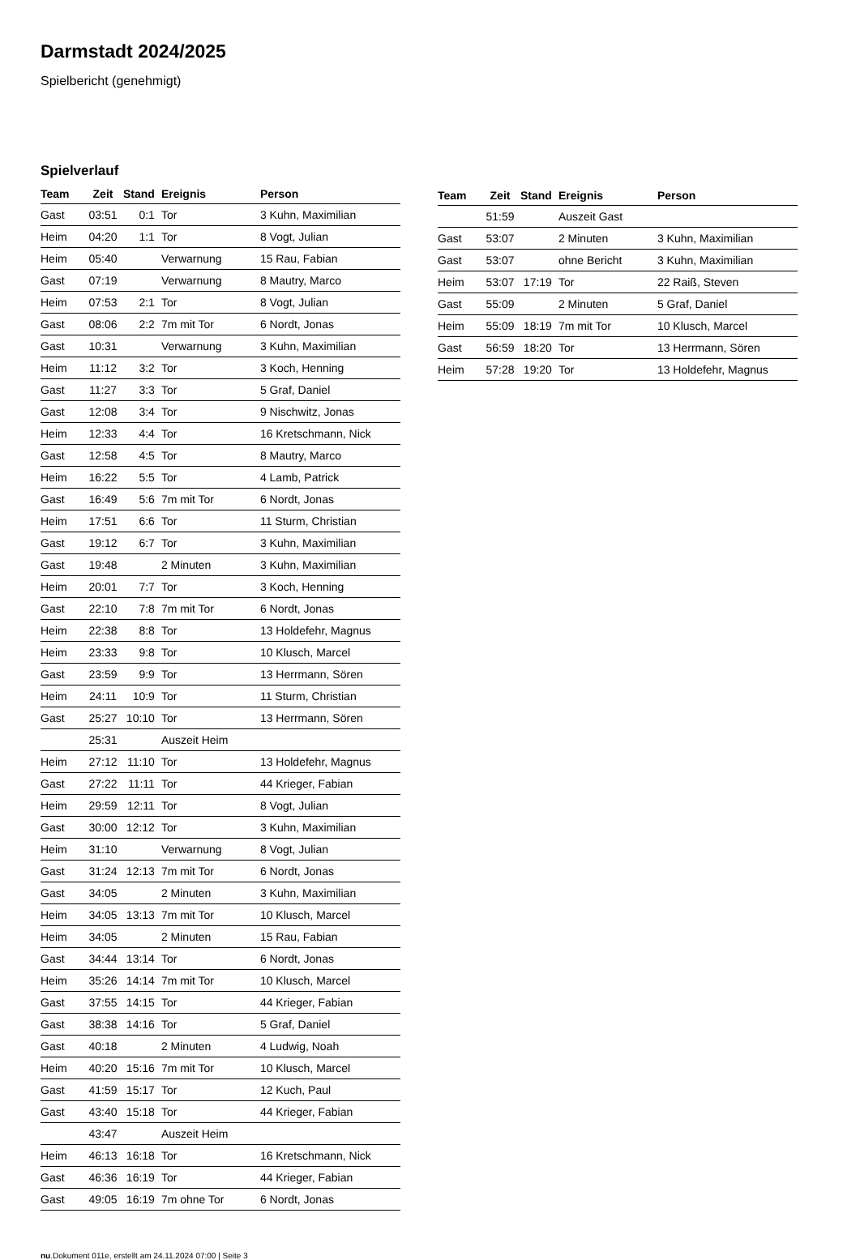Darmstadt 2024/2025
Spielbericht (genehmigt)
Spielverlauf
| Team | Zeit | Stand | Ereignis | Person |
| --- | --- | --- | --- | --- |
| Gast | 03:51 | 0:1 | Tor | 3 Kuhn, Maximilian |
| Heim | 04:20 | 1:1 | Tor | 8 Vogt, Julian |
| Heim | 05:40 | | Verwarnung | 15 Rau, Fabian |
| Gast | 07:19 | | Verwarnung | 8 Mautry, Marco |
| Heim | 07:53 | 2:1 | Tor | 8 Vogt, Julian |
| Gast | 08:06 | 2:2 | 7m mit Tor | 6 Nordt, Jonas |
| Gast | 10:31 | | Verwarnung | 3 Kuhn, Maximilian |
| Heim | 11:12 | 3:2 | Tor | 3 Koch, Henning |
| Gast | 11:27 | 3:3 | Tor | 5 Graf, Daniel |
| Gast | 12:08 | 3:4 | Tor | 9 Nischwitz, Jonas |
| Heim | 12:33 | 4:4 | Tor | 16 Kretschmann, Nick |
| Gast | 12:58 | 4:5 | Tor | 8 Mautry, Marco |
| Heim | 16:22 | 5:5 | Tor | 4 Lamb, Patrick |
| Gast | 16:49 | 5:6 | 7m mit Tor | 6 Nordt, Jonas |
| Heim | 17:51 | 6:6 | Tor | 11 Sturm, Christian |
| Gast | 19:12 | 6:7 | Tor | 3 Kuhn, Maximilian |
| Gast | 19:48 | | 2 Minuten | 3 Kuhn, Maximilian |
| Heim | 20:01 | 7:7 | Tor | 3 Koch, Henning |
| Gast | 22:10 | 7:8 | 7m mit Tor | 6 Nordt, Jonas |
| Heim | 22:38 | 8:8 | Tor | 13 Holdefehr, Magnus |
| Heim | 23:33 | 9:8 | Tor | 10 Klusch, Marcel |
| Gast | 23:59 | 9:9 | Tor | 13 Herrmann, Sören |
| Heim | 24:11 | 10:9 | Tor | 11 Sturm, Christian |
| Gast | 25:27 | 10:10 | Tor | 13 Herrmann, Sören |
| | 25:31 | | Auszeit Heim | |
| Heim | 27:12 | 11:10 | Tor | 13 Holdefehr, Magnus |
| Gast | 27:22 | 11:11 | Tor | 44 Krieger, Fabian |
| Heim | 29:59 | 12:11 | Tor | 8 Vogt, Julian |
| Gast | 30:00 | 12:12 | Tor | 3 Kuhn, Maximilian |
| Heim | 31:10 | | Verwarnung | 8 Vogt, Julian |
| Gast | 31:24 | 12:13 | 7m mit Tor | 6 Nordt, Jonas |
| Gast | 34:05 | | 2 Minuten | 3 Kuhn, Maximilian |
| Heim | 34:05 | 13:13 | 7m mit Tor | 10 Klusch, Marcel |
| Heim | 34:05 | | 2 Minuten | 15 Rau, Fabian |
| Gast | 34:44 | 13:14 | Tor | 6 Nordt, Jonas |
| Heim | 35:26 | 14:14 | 7m mit Tor | 10 Klusch, Marcel |
| Gast | 37:55 | 14:15 | Tor | 44 Krieger, Fabian |
| Gast | 38:38 | 14:16 | Tor | 5 Graf, Daniel |
| Gast | 40:18 | | 2 Minuten | 4 Ludwig, Noah |
| Heim | 40:20 | 15:16 | 7m mit Tor | 10 Klusch, Marcel |
| Gast | 41:59 | 15:17 | Tor | 12 Kuch, Paul |
| Gast | 43:40 | 15:18 | Tor | 44 Krieger, Fabian |
| | 43:47 | | Auszeit Heim | |
| Heim | 46:13 | 16:18 | Tor | 16 Kretschmann, Nick |
| Gast | 46:36 | 16:19 | Tor | 44 Krieger, Fabian |
| Gast | 49:05 | 16:19 | 7m ohne Tor | 6 Nordt, Jonas |
| Team | Zeit | Stand | Ereignis | Person |
| --- | --- | --- | --- | --- |
| | 51:59 | | Auszeit Gast | |
| Gast | 53:07 | | 2 Minuten | 3 Kuhn, Maximilian |
| Gast | 53:07 | | ohne Bericht | 3 Kuhn, Maximilian |
| Heim | 53:07 | 17:19 | Tor | 22 Raiß, Steven |
| Gast | 55:09 | | 2 Minuten | 5 Graf, Daniel |
| Heim | 55:09 | 18:19 | 7m mit Tor | 10 Klusch, Marcel |
| Gast | 56:59 | 18:20 | Tor | 13 Herrmann, Sören |
| Heim | 57:28 | 19:20 | Tor | 13 Holdefehr, Magnus |
nu.Dokument 011e, erstellt am 24.11.2024 07:00 | Seite 3